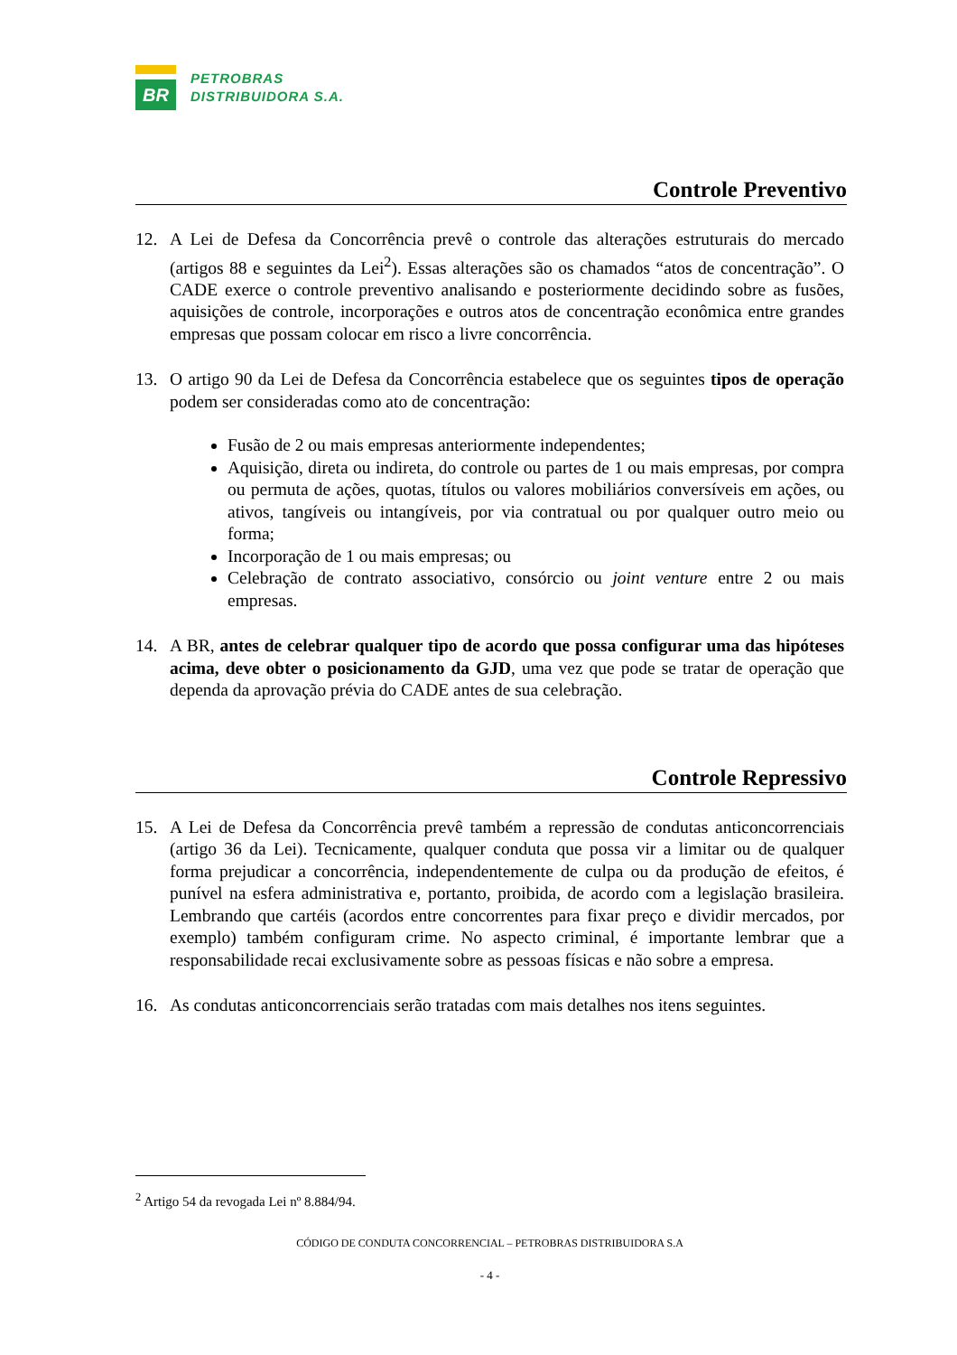BR
PETROBRAS
DISTRIBUIDORA S.A.
Controle Preventivo
12. A Lei de Defesa da Concorrência prevê o controle das alterações estruturais do mercado (artigos 88 e seguintes da Lei<sup>2</sup>). Essas alterações são os chamados “atos de concentração”. O CADE exerce o controle preventivo analisando e posteriormente decidindo sobre as fusões, aquisições de controle, incorporações e outros atos de concentração econômica entre grandes empresas que possam colocar em risco a livre concorrência.
13. O artigo 90 da Lei de Defesa da Concorrência estabelece que os seguintes tipos de operação podem ser consideradas como ato de concentração:
Fusão de 2 ou mais empresas anteriormente independentes;
Aquisição, direta ou indireta, do controle ou partes de 1 ou mais empresas, por compra ou permuta de ações, quotas, títulos ou valores mobiliários conversíveis em ações, ou ativos, tangíveis ou intangíveis, por via contratual ou por qualquer outro meio ou forma;
Incorporação de 1 ou mais empresas; ou
Celebração de contrato associativo, consórcio ou joint venture entre 2 ou mais empresas.
14. A BR, antes de celebrar qualquer tipo de acordo que possa configurar uma das hipóteses acima, deve obter o posicionamento da GJD, uma vez que pode se tratar de operação que dependa da aprovação prévia do CADE antes de sua celebração.
Controle Repressivo
15. A Lei de Defesa da Concorrência prevê também a repressão de condutas anticoncorrenciais (artigo 36 da Lei). Tecnicamente, qualquer conduta que possa vir a limitar ou de qualquer forma prejudicar a concorrência, independentemente de culpa ou da produção de efeitos, é punível na esfera administrativa e, portanto, proibida, de acordo com a legislação brasileira. Lembrando que cartéis (acordos entre concorrentes para fixar preço e dividir mercados, por exemplo) também configuram crime. No aspecto criminal, é importante lembrar que a responsabilidade recai exclusivamente sobre as pessoas físicas e não sobre a empresa.
16. As condutas anticoncorrenciais serão tratadas com mais detalhes nos itens seguintes.
<sup>2</sup> Artigo 54 da revogada Lei nº 8.884/94.
CÓDIGO DE CONDUTA CONCORRENCIAL – PETROBRAS DISTRIBUIDORA S.A
- 4 -